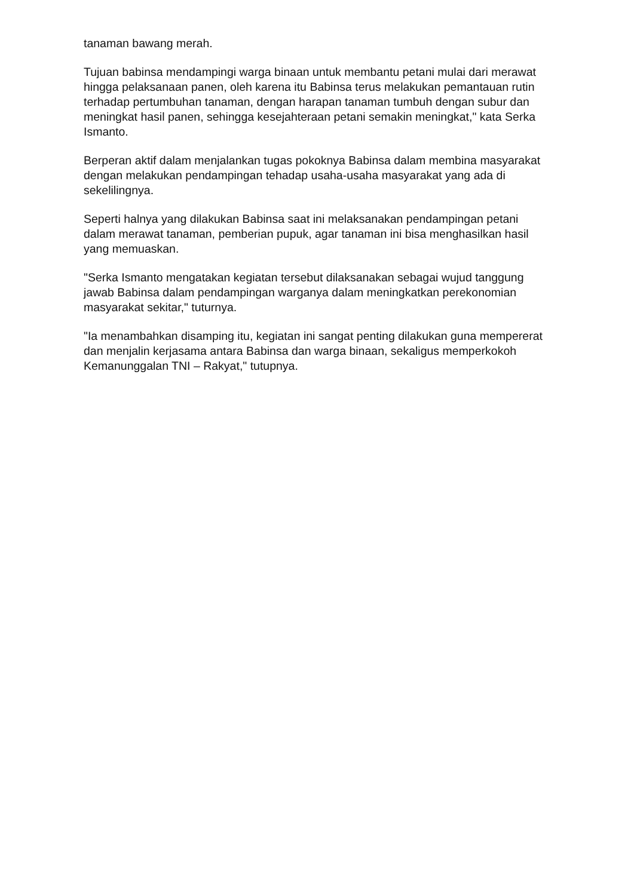tanaman bawang merah.
Tujuan babinsa mendampingi warga binaan untuk membantu petani mulai dari merawat hingga pelaksanaan panen, oleh karena itu Babinsa terus melakukan pemantauan rutin terhadap pertumbuhan tanaman, dengan harapan tanaman tumbuh dengan subur dan meningkat hasil panen, sehingga kesejahteraan petani semakin meningkat," kata Serka Ismanto.
Berperan aktif dalam menjalankan tugas pokoknya Babinsa dalam membina masyarakat dengan melakukan pendampingan tehadap usaha-usaha masyarakat yang ada di sekelilingnya.
Seperti halnya yang dilakukan Babinsa saat ini melaksanakan pendampingan petani dalam merawat tanaman, pemberian pupuk, agar tanaman ini bisa menghasilkan hasil yang memuaskan.
"Serka Ismanto mengatakan kegiatan tersebut dilaksanakan sebagai wujud tanggung jawab Babinsa dalam pendampingan warganya dalam meningkatkan perekonomian masyarakat sekitar," tuturnya.
"Ia menambahkan disamping itu, kegiatan ini sangat penting dilakukan guna mempererat dan menjalin kerjasama antara Babinsa dan warga binaan, sekaligus memperkokoh Kemanunggalan TNI – Rakyat," tutupnya.